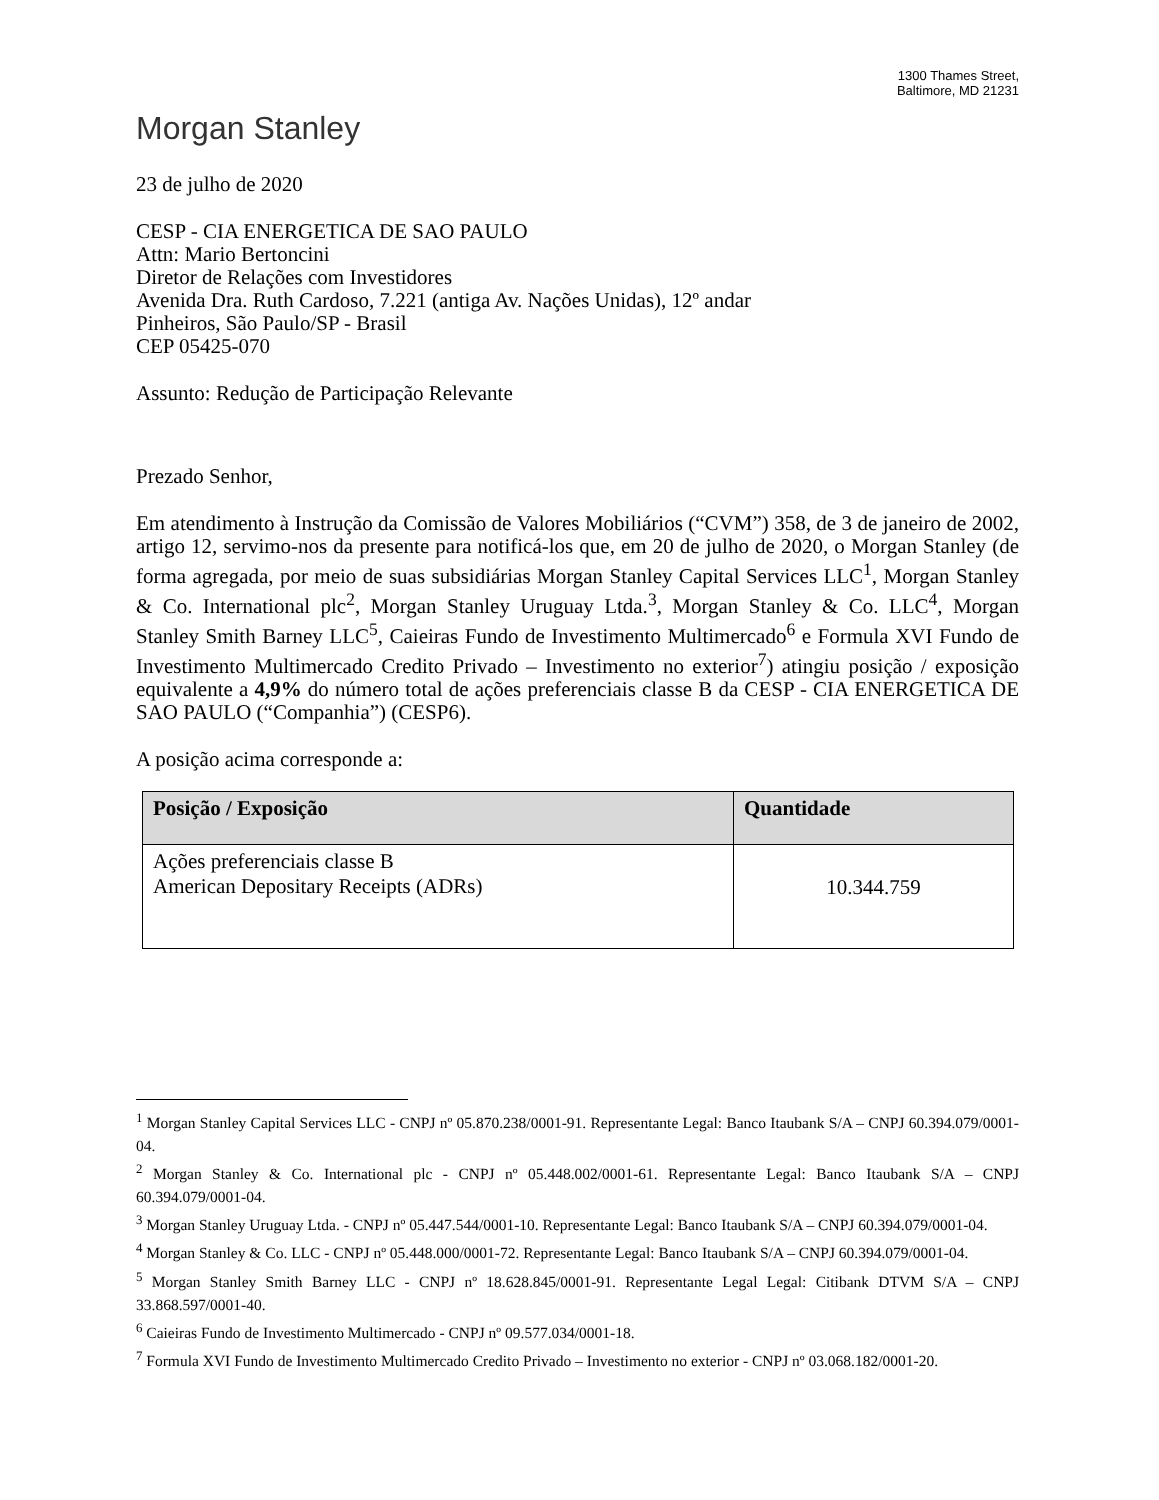1300 Thames Street,
Baltimore, MD 21231
Morgan Stanley
23 de julho de 2020
CESP - CIA ENERGETICA DE SAO PAULO
Attn: Mario Bertoncini
Diretor de Relações com Investidores
Avenida Dra. Ruth Cardoso, 7.221 (antiga Av. Nações Unidas), 12º andar
Pinheiros, São Paulo/SP - Brasil
CEP 05425-070
Assunto: Redução de Participação Relevante
Prezado Senhor,
Em atendimento à Instrução da Comissão de Valores Mobiliários (“CVM”) 358, de 3 de janeiro de 2002, artigo 12, servimo-nos da presente para notificá-los que, em 20 de julho de 2020, o Morgan Stanley (de forma agregada, por meio de suas subsidiárias Morgan Stanley Capital Services LLC<sup>1</sup>, Morgan Stanley & Co. International plc<sup>2</sup>, Morgan Stanley Uruguay Ltda.<sup>3</sup>, Morgan Stanley & Co. LLC<sup>4</sup>, Morgan Stanley Smith Barney LLC<sup>5</sup>, Caieiras Fundo de Investimento Multimercado<sup>6</sup> e Formula XVI Fundo de Investimento Multimercado Credito Privado – Investimento no exterior<sup>7</sup>) atingiu posição / exposição equivalente a 4,9% do número total de ações preferenciais classe B da CESP - CIA ENERGETICA DE SAO PAULO (“Companhia”) (CESP6).
A posição acima corresponde a:
| Posição / Exposição | Quantidade |
| --- | --- |
| Ações preferenciais classe B American Depositary Receipts (ADRs) | 10.344.759 |
<sup>1</sup> Morgan Stanley Capital Services LLC - CNPJ nº 05.870.238/0001-91. Representante Legal: Banco Itaubank S/A – CNPJ 60.394.079/0001-04.
<sup>2</sup> Morgan Stanley & Co. International plc - CNPJ nº 05.448.002/0001-61. Representante Legal: Banco Itaubank S/A – CNPJ 60.394.079/0001-04.
<sup>3</sup> Morgan Stanley Uruguay Ltda. - CNPJ nº 05.447.544/0001-10. Representante Legal: Banco Itaubank S/A – CNPJ 60.394.079/0001-04.
<sup>4</sup> Morgan Stanley & Co. LLC - CNPJ nº 05.448.000/0001-72. Representante Legal: Banco Itaubank S/A – CNPJ 60.394.079/0001-04.
<sup>5</sup> Morgan Stanley Smith Barney LLC - CNPJ nº 18.628.845/0001-91. Representante Legal Legal: Citibank DTVM S/A – CNPJ 33.868.597/0001-40.
<sup>6</sup> Caieiras Fundo de Investimento Multimercado - CNPJ nº 09.577.034/0001-18.
<sup>7</sup> Formula XVI Fundo de Investimento Multimercado Credito Privado – Investimento no exterior - CNPJ nº 03.068.182/0001-20.